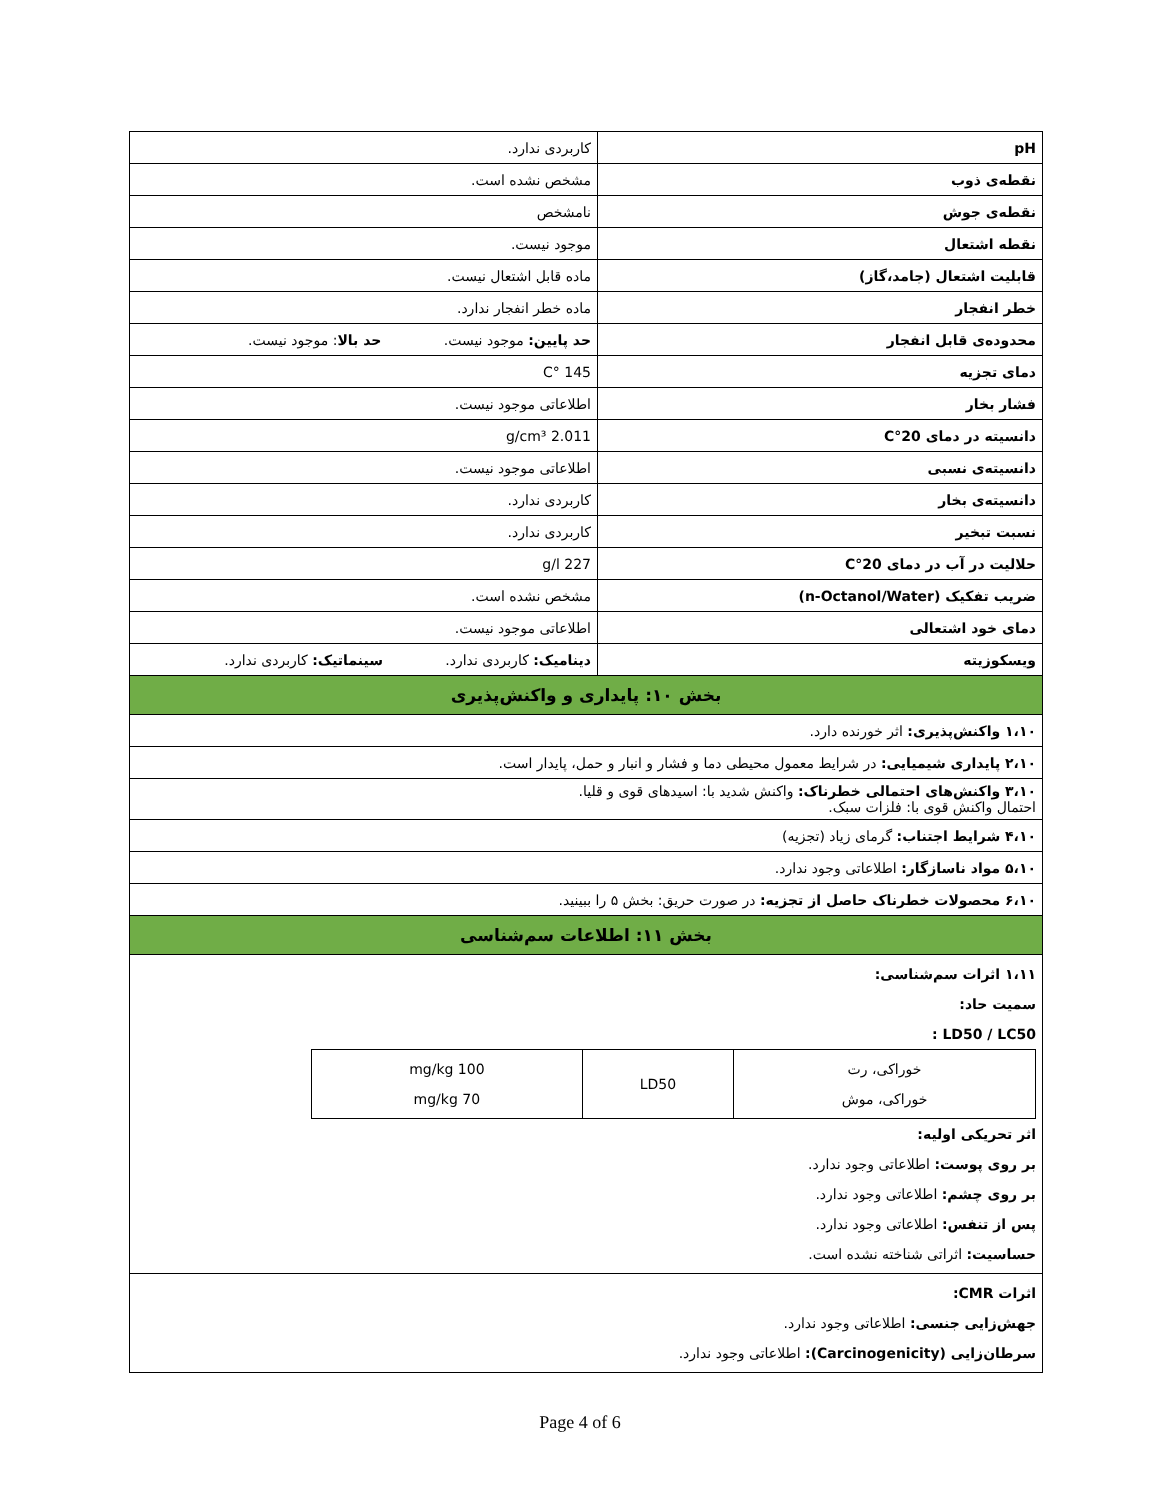| pH | کاربردی ندارد. |
| نقطه‌ی ذوب | مشخص نشده است. |
| نقطه‌ی جوش | نامشخص |
| نقطه اشتعال | موجود نیست. |
| قابلیت اشتعال (جامد،گاز) | ماده قابل اشتعال نیست. |
| خطر انفجار | ماده خطر انفجار ندارد. |
| محدوده‌ی قابل انفجار | حد پایین: موجود نیست. حد بالا : موجود نیست. |
| دمای تجزیه | 145 °C |
| فشار بخار | اطلاعاتی موجود نیست. |
| دانسیته در دمای 20°C | 2.011 g/cm³ |
| دانسیته‌ی نسبی | اطلاعاتی موجود نیست. |
| دانسیته‌ی بخار | کاربردی ندارد. |
| نسبت تبخیر | کاربردی ندارد. |
| حلالیت در آب در دمای 20°C | 227 g/l |
| ضریب تفکیک (n-Octanol/Water) | مشخص نشده است. |
| دمای خود اشتعالی | اطلاعاتی موجود نیست. |
| ویسکوزیته | دینامیک: کاربردی ندارد. سینماتیک: کاربردی ندارد. |
| بخش ۱۰: پایداری و واکنش‌پذیری | |
| ۱،۱۰ واکنش‌پذیری: اثر خورنده دارد. | |
| ۲،۱۰ پایداری شیمیایی: در شرایط معمول محیطی دما و فشار و انبار و حمل، پایدار است. | |
| ۳،۱۰ واکنش‌های احتمالی خطرناک: واکنش شدید با: اسیدهای قوی و قلیا. احتمال واکنش قوی با: فلزات سبک. | |
| ۴،۱۰ شرایط اجتناب: گرمای زیاد (تجزیه) | |
| ۵،۱۰ مواد ناسازگار: اطلاعاتی وجود ندارد. | |
| ۶،۱۰ محصولات خطرناک حاصل از تجزیه: در صورت حریق: بخش ۵ را ببینید. | |
| بخش ۱۱: اطلاعات سم‌شناسی | |
| ۱،۱۱ اثرات سم‌شناسی: سمیت حاد: LD50 / LC50 : / خوراکی، رت خوراکی، موش / LD50 / 100 mg/kg 70 mg/kg / اثر تحریکی اولیه: بر روی پوست: اطلاعاتی وجود ندارد. بر روی چشم: اطلاعاتی وجود ندارد. پس از تنفس: اطلاعاتی وجود ندارد. حساسیت: اثراتی شناخته نشده است. | |
| اثرات CMR: جهش‌زایی جنسی: اطلاعاتی وجود ندارد. سرطان‌زایی (Carcinogenicity): اطلاعاتی وجود ندارد. | |
Page 4 of 6